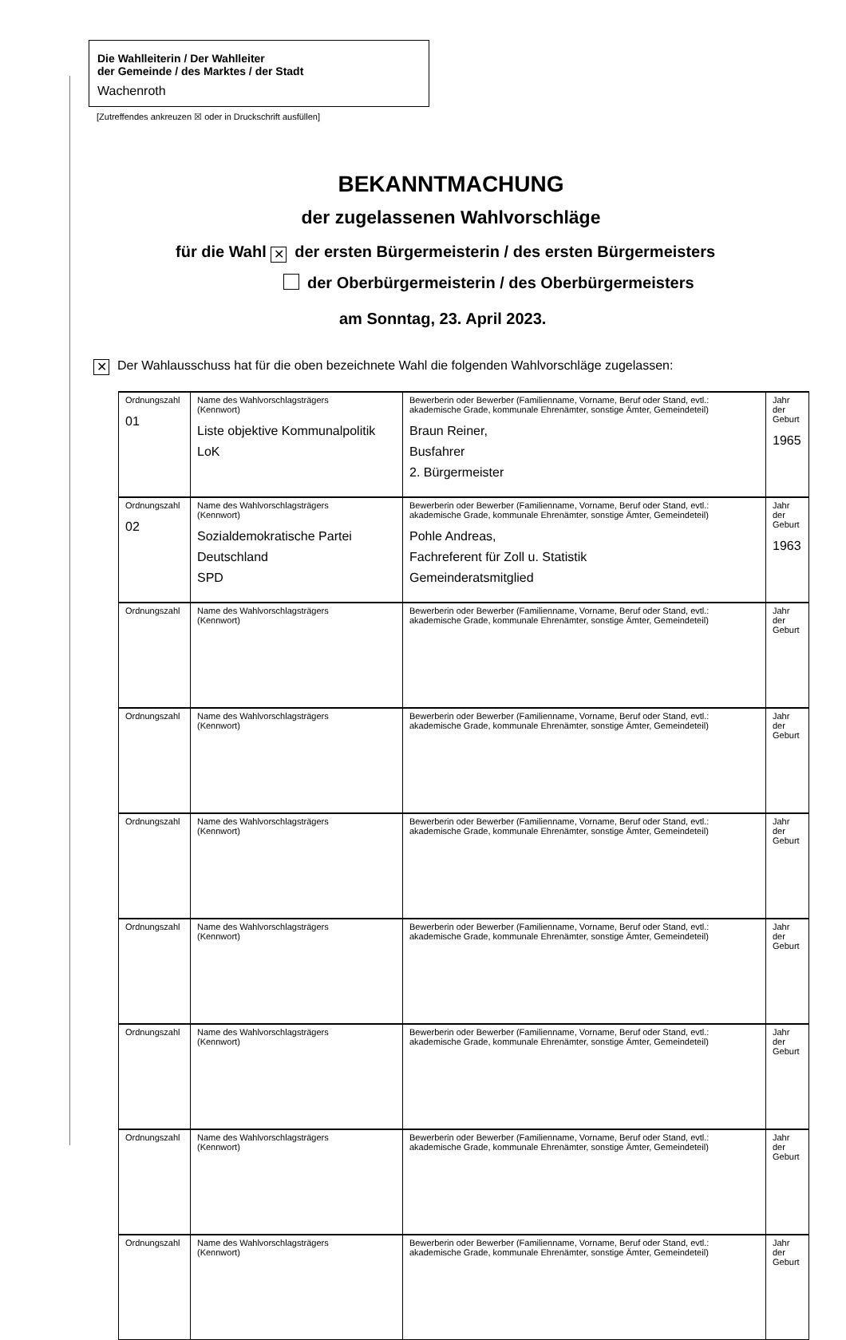Die Wahlleiterin / Der Wahlleiter
der Gemeinde / des Marktes / der Stadt
Wachenroth
[Zutreffendes ankreuzen ☒ oder in Druckschrift ausfüllen]
BEKANNTMACHUNG
der zugelassenen Wahlvorschläge
für die Wahl ✕ der ersten Bürgermeisterin / des ersten Bürgermeisters
der Oberbürgermeisterin / des Oberbürgermeisters
am Sonntag, 23. April 2023.
✕ Der Wahlausschuss hat für die oben bezeichnete Wahl die folgenden Wahlvorschläge zugelassen:
| Ordnungszahl 01 | Name des Wahlvorschlagsträgers (Kennwort) Liste objektive Kommunalpolitik LoK | Bewerberin oder Bewerber (Familienname, Vorname, Beruf oder Stand, evtl.: akademische Grade, kommunale Ehrenämter, sonstige Ämter, Gemeindeteil) Braun Reiner, Busfahrer 2. Bürgermeister | Jahr der Geburt 1965 |
| Ordnungszahl 02 | Name des Wahlvorschlagsträgers (Kennwort) Sozialdemokratische Partei Deutschland SPD | Bewerberin oder Bewerber (Familienname, Vorname, Beruf oder Stand, evtl.: akademische Grade, kommunale Ehrenämter, sonstige Ämter, Gemeindeteil) Pohle Andreas, Fachreferent für Zoll u. Statistik Gemeinderatsmitglied | Jahr der Geburt 1963 |
| Ordnungszahl | Name des Wahlvorschlagsträgers (Kennwort) | Bewerberin oder Bewerber (Familienname, Vorname, Beruf oder Stand, evtl.: akademische Grade, kommunale Ehrenämter, sonstige Ämter, Gemeindeteil) | Jahr der Geburt |
| Ordnungszahl | Name des Wahlvorschlagsträgers (Kennwort) | Bewerberin oder Bewerber (Familienname, Vorname, Beruf oder Stand, evtl.: akademische Grade, kommunale Ehrenämter, sonstige Ämter, Gemeindeteil) | Jahr der Geburt |
| Ordnungszahl | Name des Wahlvorschlagsträgers (Kennwort) | Bewerberin oder Bewerber (Familienname, Vorname, Beruf oder Stand, evtl.: akademische Grade, kommunale Ehrenämter, sonstige Ämter, Gemeindeteil) | Jahr der Geburt |
| Ordnungszahl | Name des Wahlvorschlagsträgers (Kennwort) | Bewerberin oder Bewerber (Familienname, Vorname, Beruf oder Stand, evtl.: akademische Grade, kommunale Ehrenämter, sonstige Ämter, Gemeindeteil) | Jahr der Geburt |
| Ordnungszahl | Name des Wahlvorschlagsträgers (Kennwort) | Bewerberin oder Bewerber (Familienname, Vorname, Beruf oder Stand, evtl.: akademische Grade, kommunale Ehrenämter, sonstige Ämter, Gemeindeteil) | Jahr der Geburt |
| Ordnungszahl | Name des Wahlvorschlagsträgers (Kennwort) | Bewerberin oder Bewerber (Familienname, Vorname, Beruf oder Stand, evtl.: akademische Grade, kommunale Ehrenämter, sonstige Ämter, Gemeindeteil) | Jahr der Geburt |
| Ordnungszahl | Name des Wahlvorschlagsträgers (Kennwort) | Bewerberin oder Bewerber (Familienname, Vorname, Beruf oder Stand, evtl.: akademische Grade, kommunale Ehrenämter, sonstige Ämter, Gemeindeteil) | Jahr der Geburt |